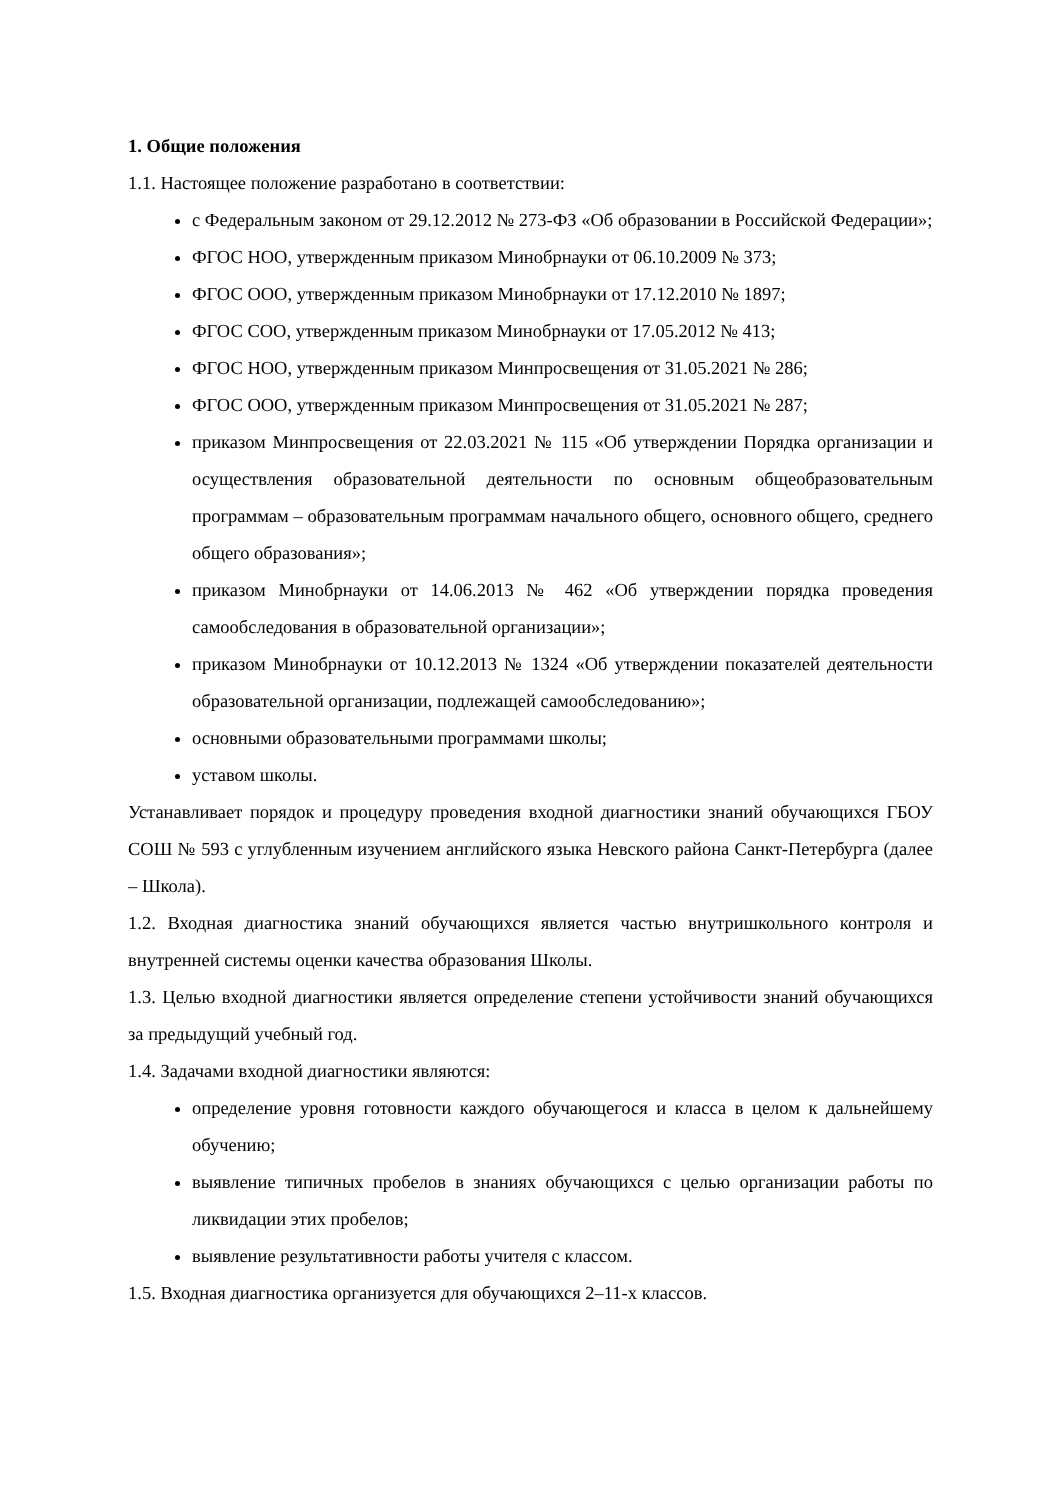1. Общие положения
1.1. Настоящее положение разработано в соответствии:
с Федеральным законом от 29.12.2012 № 273-ФЗ «Об образовании в Российской Федерации»;
ФГОС НОО, утвержденным приказом Минобрнауки от 06.10.2009 № 373;
ФГОС ООО, утвержденным приказом Минобрнауки от 17.12.2010 № 1897;
ФГОС СОО, утвержденным приказом Минобрнауки от 17.05.2012 № 413;
ФГОС НОО, утвержденным приказом Минпросвещения от 31.05.2021 № 286;
ФГОС ООО, утвержденным приказом Минпросвещения от 31.05.2021 № 287;
приказом Минпросвещения от 22.03.2021 № 115 «Об утверждении Порядка организации и осуществления образовательной деятельности по основным общеобразовательным программам – образовательным программам начального общего, основного общего, среднего общего образования»;
приказом Минобрнауки от 14.06.2013 № 462 «Об утверждении порядка проведения самообследования в образовательной организации»;
приказом Минобрнауки от 10.12.2013 № 1324 «Об утверждении показателей деятельности образовательной организации, подлежащей самообследованию»;
основными образовательными программами школы;
уставом школы.
Устанавливает порядок и процедуру проведения входной диагностики знаний обучающихся ГБОУ СОШ № 593 с углубленным изучением английского языка Невского района Санкт-Петербурга (далее – Школа).
1.2. Входная диагностика знаний обучающихся является частью внутришкольного контроля и внутренней системы оценки качества образования Школы.
1.3. Целью входной диагностики является определение степени устойчивости знаний обучающихся за предыдущий учебный год.
1.4. Задачами входной диагностики являются:
определение уровня готовности каждого обучающегося и класса в целом к дальнейшему обучению;
выявление типичных пробелов в знаниях обучающихся с целью организации работы по ликвидации этих пробелов;
выявление результативности работы учителя с классом.
1.5. Входная диагностика организуется для обучающихся 2–11-х классов.